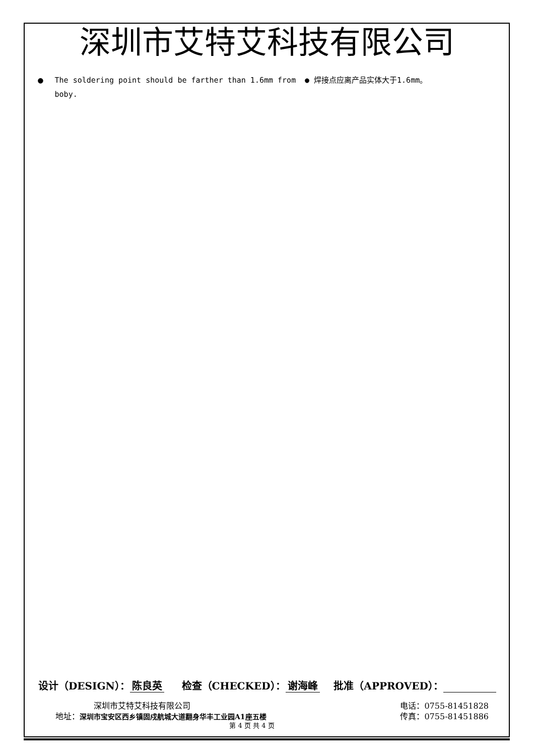深圳市艾特艾科技有限公司
● The soldering point should be farther than 1.6mm from boby.
● 焊接点应离产品实体大于1.6mm。
设计（DESIGN）： 陈良英 检查（CHECKED）： 谢海峰 批准（APPROVED）：
深圳市艾特艾科技有限公司 电话：0755-81451828
地址：深圳市宝安区西乡镇固戍航城大道翻身华丰工业园A1座五楼 传真：0755-81451886
第 4 页 共 4 页